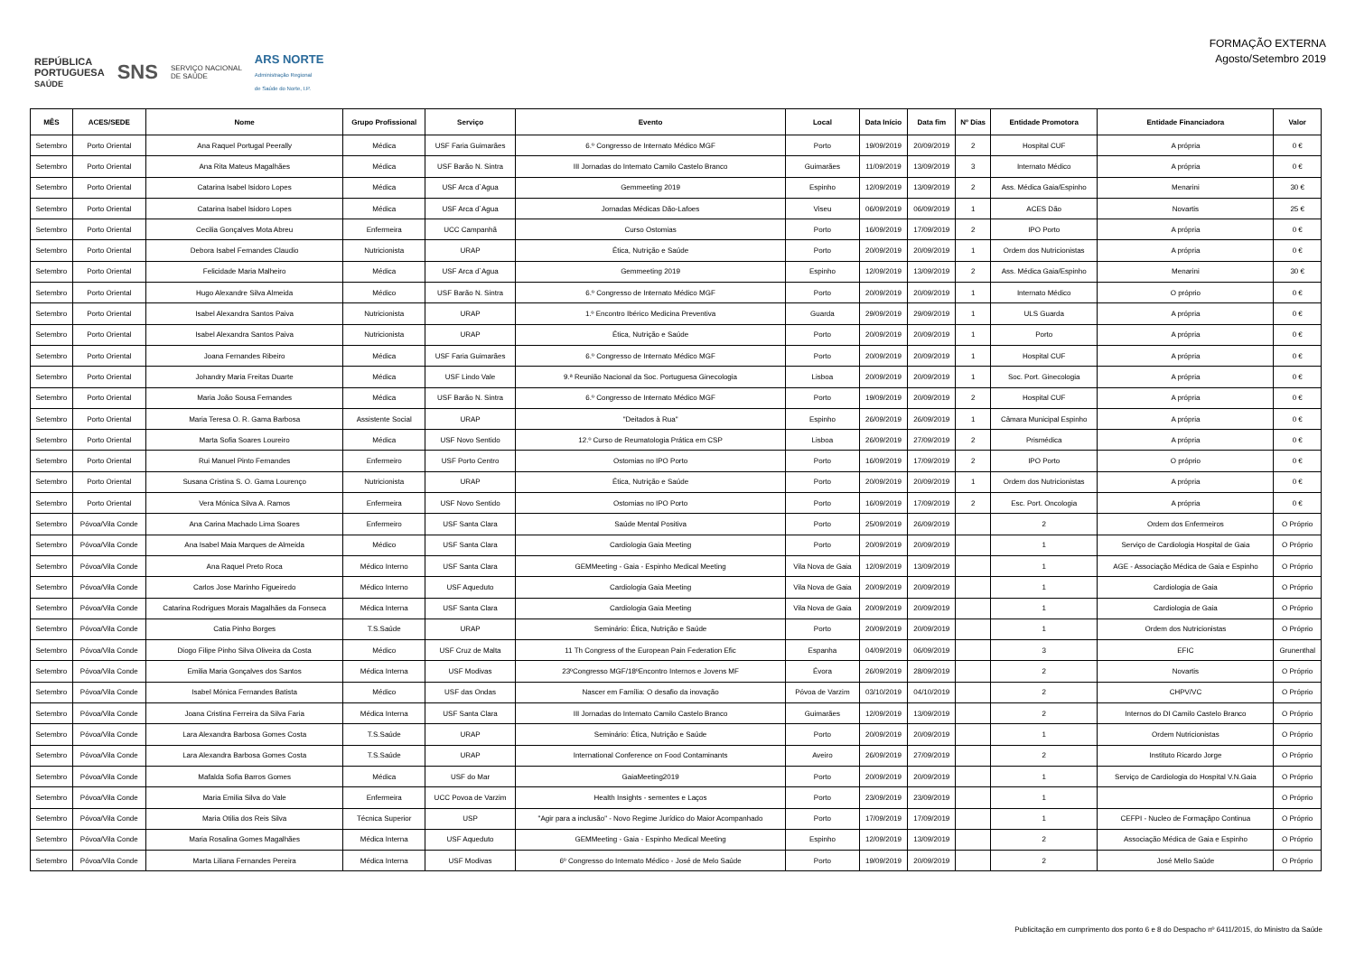REPÚBLICA
PORTUGUESA
SAÚDE SNS SERVIÇO NACIONAL
DE SAÚDE ARS NORTE
Administração Regional
de Saúde do Norte, I.P.
FORMAÇÃO EXTERNA
Agosto/Setembro 2019
| MÊS | ACES/SEDE | Nome | Grupo Profissional | Serviço | Evento | Local | Data Início | Data fim | Nº Dias | Entidade Promotora | Entidade Financiadora | Valor |
| --- | --- | --- | --- | --- | --- | --- | --- | --- | --- | --- | --- | --- |
| Setembro | Porto Oriental | Ana Raquel Portugal Peerally | Médica | USF Faria Guimarães | 6.º Congresso de Internato Médico MGF | Porto | 19/09/2019 | 20/09/2019 | 2 | Hospital CUF | A própria | 0 € |
| Setembro | Porto Oriental | Ana Rita Mateus Magalhães | Médica | USF Barão N. Sintra | III Jornadas do Internato Camilo Castelo Branco | Guimarães | 11/09/2019 | 13/09/2019 | 3 | Internato Médico | A própria | 0 € |
| Setembro | Porto Oriental | Catarina Isabel Isidoro Lopes | Médica | USF Arca d`Agua | Gemmeeting 2019 | Espinho | 12/09/2019 | 13/09/2019 | 2 | Ass. Médica Gaia/Espinho | Menarini | 30 € |
| Setembro | Porto Oriental | Catarina Isabel Isidoro Lopes | Médica | USF Arca d`Agua | Jornadas Médicas Dão-Lafoes | Viseu | 06/09/2019 | 06/09/2019 | 1 | ACES Dão | Novartis | 25 € |
| Setembro | Porto Oriental | Cecilia Gonçalves Mota Abreu | Enfermeira | UCC Campanhã | Curso Ostomias | Porto | 16/09/2019 | 17/09/2019 | 2 | IPO Porto | A própria | 0 € |
| Setembro | Porto Oriental | Debora Isabel Fernandes Claudio | Nutricionista | URAP | Ética, Nutrição e Saúde | Porto | 20/09/2019 | 20/09/2019 | 1 | Ordem dos Nutricionistas | A própria | 0 € |
| Setembro | Porto Oriental | Felicidade Maria Malheiro | Médica | USF Arca d`Agua | Gemmeeting 2019 | Espinho | 12/09/2019 | 13/09/2019 | 2 | Ass. Médica Gaia/Espinho | Menarini | 30 € |
| Setembro | Porto Oriental | Hugo Alexandre Silva Almeida | Médico | USF Barão N. Sintra | 6.º Congresso de Internato Médico MGF | Porto | 20/09/2019 | 20/09/2019 | 1 | Internato Médico | O próprio | 0 € |
| Setembro | Porto Oriental | Isabel Alexandra Santos Paiva | Nutricionista | URAP | 1.º Encontro Ibérico Medicina Preventiva | Guarda | 29/09/2019 | 29/09/2019 | 1 | ULS Guarda | A própria | 0 € |
| Setembro | Porto Oriental | Isabel Alexandra Santos Paiva | Nutricionista | URAP | Ética, Nutrição e Saúde | Porto | 20/09/2019 | 20/09/2019 | 1 | Porto | A própria | 0 € |
| Setembro | Porto Oriental | Joana Fernandes Ribeiro | Médica | USF Faria Guimarães | 6.º Congresso de Internato Médico MGF | Porto | 20/09/2019 | 20/09/2019 | 1 | Hospital CUF | A própria | 0 € |
| Setembro | Porto Oriental | Johandry Maria Freitas Duarte | Médica | USF Lindo Vale | 9.ª Reunião Nacional da Soc. Portuguesa Ginecologia | Lisboa | 20/09/2019 | 20/09/2019 | 1 | Soc. Port. Ginecologia | A própria | 0 € |
| Setembro | Porto Oriental | Maria João Sousa Fernandes | Médica | USF Barão N. Sintra | 6.º Congresso de Internato Médico MGF | Porto | 19/09/2019 | 20/09/2019 | 2 | Hospital CUF | A própria | 0 € |
| Setembro | Porto Oriental | Maria Teresa O. R. Gama Barbosa | Assistente Social | URAP | "Deitados à Rua" | Espinho | 26/09/2019 | 26/09/2019 | 1 | Câmara Municipal Espinho | A própria | 0 € |
| Setembro | Porto Oriental | Marta Sofia Soares Loureiro | Médica | USF Novo Sentido | 12.º Curso de Reumatologia Prática em CSP | Lisboa | 26/09/2019 | 27/09/2019 | 2 | Prismédica | A própria | 0 € |
| Setembro | Porto Oriental | Rui Manuel Pinto Fernandes | Enfermeiro | USF Porto Centro | Ostomias no IPO Porto | Porto | 16/09/2019 | 17/09/2019 | 2 | IPO Porto | O próprio | 0 € |
| Setembro | Porto Oriental | Susana Cristina S. O. Gama Lourenço | Nutricionista | URAP | Ética, Nutrição e Saúde | Porto | 20/09/2019 | 20/09/2019 | 1 | Ordem dos Nutricionistas | A própria | 0 € |
| Setembro | Porto Oriental | Vera Mónica Silva A. Ramos | Enfermeira | USF Novo Sentido | Ostomias no IPO Porto | Porto | 16/09/2019 | 17/09/2019 | 2 | Esc. Port. Oncologia | A própria | 0 € |
| Setembro | Póvoa/Vila Conde | Ana Carina Machado Lima Soares | Enfermeiro | USF Santa Clara | Saúde Mental Positiva | Porto | 25/09/2019 | 26/09/2019 | | 2 | Ordem dos Enfermeiros | O Próprio |
| Setembro | Póvoa/Vila Conde | Ana Isabel Maia Marques de Almeida | Médico | USF Santa Clara | Cardiologia Gaia Meeting | Porto | 20/09/2019 | 20/09/2019 | | 1 | Serviço de Cardiologia Hospital de Gaia | O Próprio |
| Setembro | Póvoa/Vila Conde | Ana Raquel Preto Roca | Médico Interno | USF Santa Clara | GEMMeeting - Gaia - Espinho Medical Meeting | Vila Nova de Gaia | 12/09/2019 | 13/09/2019 | | 1 | AGE - Associação Médica de Gaia e Espinho | O Próprio |
| Setembro | Póvoa/Vila Conde | Carlos Jose Marinho Figueiredo | Médico Interno | USF Aqueduto | Cardiologia Gaia Meeting | Vila Nova de Gaia | 20/09/2019 | 20/09/2019 | | 1 | Cardiologia de Gaia | O Próprio |
| Setembro | Póvoa/Vila Conde | Catarina Rodrigues Morais Magalhães da Fonseca | Médica Interna | USF Santa Clara | Cardiologia Gaia Meeting | Vila Nova de Gaia | 20/09/2019 | 20/09/2019 | | 1 | Cardiologia de Gaia | O Próprio |
| Setembro | Póvoa/Vila Conde | Catia Pinho Borges | T.S.Saúde | URAP | Seminário: Ética, Nutrição e Saúde | Porto | 20/09/2019 | 20/09/2019 | | 1 | Ordem dos Nutricionistas | O Próprio |
| Setembro | Póvoa/Vila Conde | Diogo Filipe Pinho Silva Oliveira da Costa | Médico | USF Cruz de Malta | 11 Th Congress of the European Pain Federation Efic | Espanha | 04/09/2019 | 06/09/2019 | | 3 | EFIC | Grunenthal |
| Setembro | Póvoa/Vila Conde | Emilia Maria Gonçalves dos Santos | Médica Interna | USF Modivas | 23ºCongresso MGF/18ºEncontro Internos e Jovens MF | Évora | 26/09/2019 | 28/09/2019 | | 2 | Novartis | O Próprio |
| Setembro | Póvoa/Vila Conde | Isabel Mónica Fernandes Batista | Médico | USF das Ondas | Nascer em Família: O desafio da inovação | Póvoa de Varzim | 03/10/2019 | 04/10/2019 | | 2 | CHPV/VC | O Próprio |
| Setembro | Póvoa/Vila Conde | Joana Cristina Ferreira da Silva Faria | Médica Interna | USF Santa Clara | III Jornadas do Internato Camilo Castelo Branco | Guimarães | 12/09/2019 | 13/09/2019 | | 2 | Internos do DI Camilo Castelo Branco | O Próprio |
| Setembro | Póvoa/Vila Conde | Lara Alexandra Barbosa Gomes Costa | T.S.Saúde | URAP | Seminário: Ética, Nutrição e Saúde | Porto | 20/09/2019 | 20/09/2019 | | 1 | Ordem Nutricionistas | O Próprio |
| Setembro | Póvoa/Vila Conde | Lara Alexandra Barbosa Gomes Costa | T.S.Saúde | URAP | International Conference on Food Contaminants | Aveiro | 26/09/2019 | 27/09/2019 | | 2 | Instituto Ricardo Jorge | O Próprio |
| Setembro | Póvoa/Vila Conde | Mafalda Sofia Barros Gomes | Médica | USF do Mar | GaiaMeeting2019 | Porto | 20/09/2019 | 20/09/2019 | | 1 | Serviço de Cardiologia do Hospital V.N.Gaia | O Próprio |
| Setembro | Póvoa/Vila Conde | Maria Emilia Silva do Vale | Enfermeira | UCC Povoa de Varzim | Health Insights - sementes e Laços | Porto | 23/09/2019 | 23/09/2019 | | 1 | | O Próprio |
| Setembro | Póvoa/Vila Conde | Maria Otilia dos Reis Silva | Técnica Superior | USP | "Agir para a inclusão" - Novo Regime Jurídico do Maior Acompanhado | Porto | 17/09/2019 | 17/09/2019 | | 1 | CEFPI - Nucleo de Formaçãpo Continua | O Próprio |
| Setembro | Póvoa/Vila Conde | Maria Rosalina Gomes Magalhães | Médica Interna | USF Aqueduto | GEMMeeting - Gaia - Espinho Medical Meeting | Espinho | 12/09/2019 | 13/09/2019 | | 2 | Associação Médica de Gaia e Espinho | O Próprio |
| Setembro | Póvoa/Vila Conde | Marta Liliana Fernandes Pereira | Médica Interna | USF Modivas | 6º Congresso do Internato Médico - José de Melo Saúde | Porto | 19/09/2019 | 20/09/2019 | | 2 | José Mello Saúde | O Próprio |
Publicitação em cumprimento dos ponto 6 e 8 do Despacho nº 6411/2015, do Ministro da Saúde